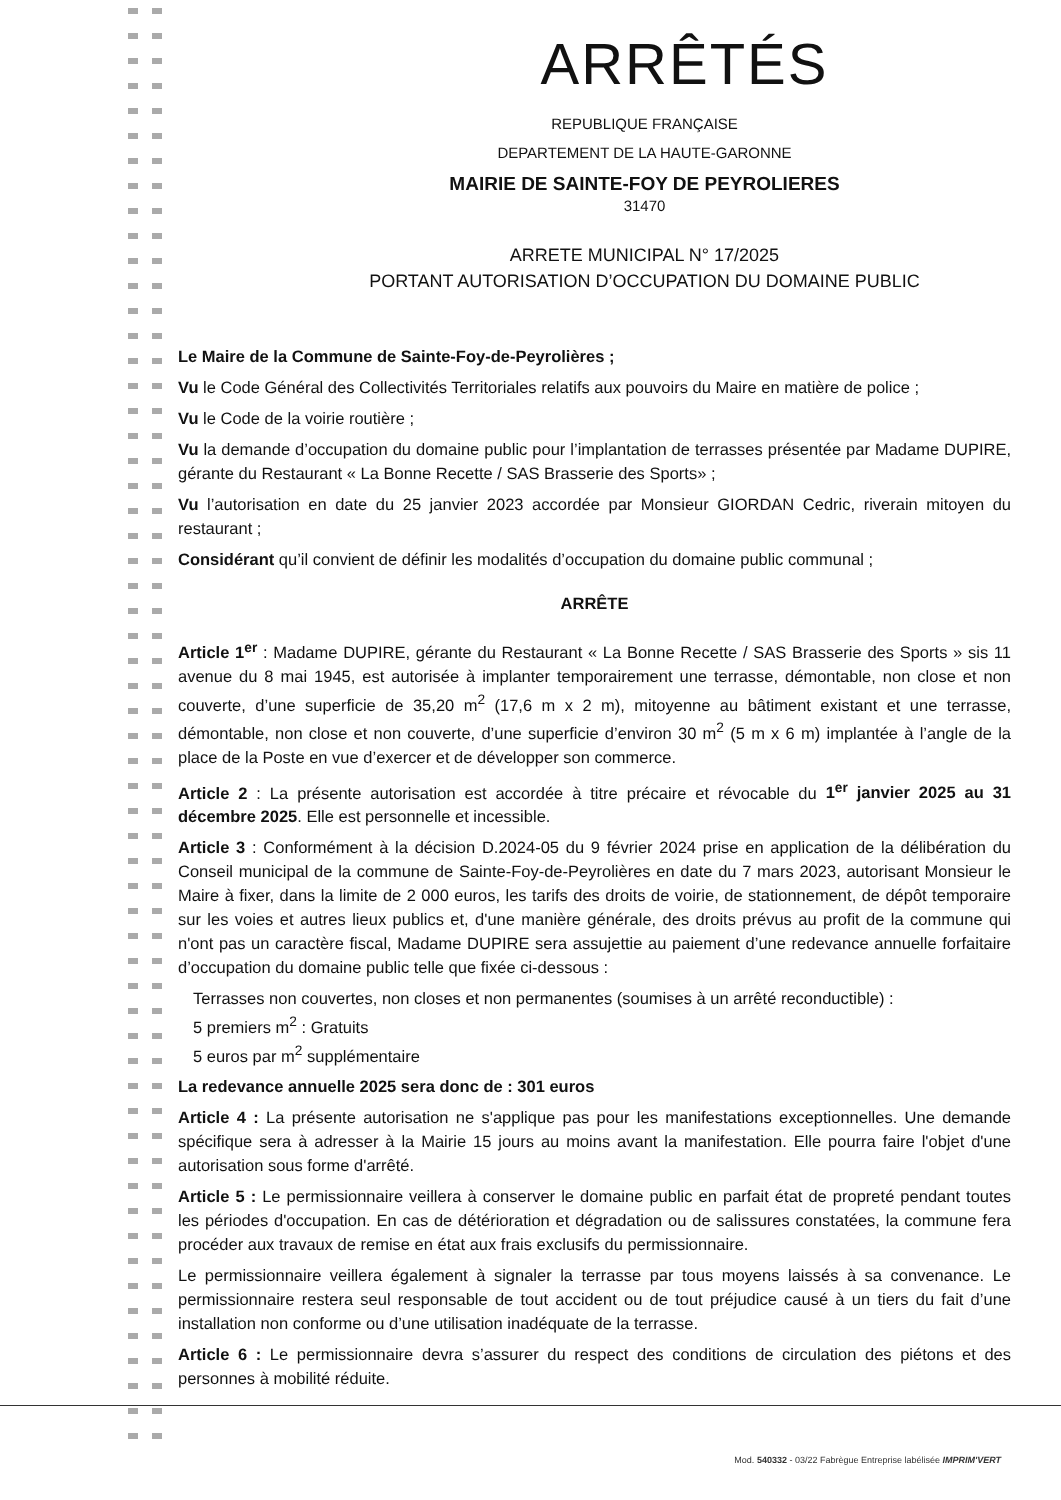ARRÊTÉS
REPUBLIQUE FRANÇAISE
DEPARTEMENT DE LA HAUTE-GARONNE
MAIRIE DE SAINTE-FOY DE PEYROLIERES
31470
ARRETE MUNICIPAL N° 17/2025
PORTANT AUTORISATION D’OCCUPATION DU DOMAINE PUBLIC
Le Maire de la Commune de Sainte-Foy-de-Peyrolières ;
Vu le Code Général des Collectivités Territoriales relatifs aux pouvoirs du Maire en matière de police ;
Vu le Code de la voirie routière ;
Vu la demande d’occupation du domaine public pour l’implantation de terrasses présentée par Madame DUPIRE, gérante du Restaurant « La Bonne Recette / SAS Brasserie des Sports» ;
Vu l’autorisation en date du 25 janvier 2023 accordée par Monsieur GIORDAN Cedric, riverain mitoyen du restaurant ;
Considérant qu’il convient de définir les modalités d’occupation du domaine public communal ;
ARRÊTE
Article 1<sup>er</sup> : Madame DUPIRE, gérante du Restaurant « La Bonne Recette / SAS Brasserie des Sports » sis 11 avenue du 8 mai 1945, est autorisée à implanter temporairement une terrasse, démontable, non close et non couverte, d’une superficie de 35,20 m<sup>2</sup> (17,6 m x 2 m), mitoyenne au bâtiment existant et une terrasse, démontable, non close et non couverte, d’une superficie d’environ 30 m<sup>2</sup> (5 m x 6 m) implantée à l’angle de la place de la Poste en vue d’exercer et de développer son commerce.
Article 2 : La présente autorisation est accordée à titre précaire et révocable du 1<sup>er</sup> janvier 2025 au 31 décembre 2025. Elle est personnelle et incessible.
Article 3 : Conformément à la décision D.2024-05 du 9 février 2024 prise en application de la délibération du Conseil municipal de la commune de Sainte-Foy-de-Peyrolières en date du 7 mars 2023, autorisant Monsieur le Maire à fixer, dans la limite de 2 000 euros, les tarifs des droits de voirie, de stationnement, de dépôt temporaire sur les voies et autres lieux publics et, d'une manière générale, des droits prévus au profit de la commune qui n'ont pas un caractère fiscal, Madame DUPIRE sera assujettie au paiement d’une redevance annuelle forfaitaire d’occupation du domaine public telle que fixée ci-dessous :
Terrasses non couvertes, non closes et non permanentes (soumises à un arrêté reconductible) :
5 premiers m<sup>2</sup> : Gratuits
5 euros par m<sup>2</sup> supplémentaire
La redevance annuelle 2025 sera donc de : 301 euros
Article 4 : La présente autorisation ne s'applique pas pour les manifestations exceptionnelles. Une demande spécifique sera à adresser à la Mairie 15 jours au moins avant la manifestation. Elle pourra faire l'objet d'une autorisation sous forme d'arrêté.
Article 5 : Le permissionnaire veillera à conserver le domaine public en parfait état de propreté pendant toutes les périodes d'occupation. En cas de détérioration et dégradation ou de salissures constatées, la commune fera procéder aux travaux de remise en état aux frais exclusifs du permissionnaire.
Le permissionnaire veillera également à signaler la terrasse par tous moyens laissés à sa convenance. Le permissionnaire restera seul responsable de tout accident ou de tout préjudice causé à un tiers du fait d’une installation non conforme ou d’une utilisation inadéquate de la terrasse.
Article 6 : Le permissionnaire devra s’assurer du respect des conditions de circulation des piétons et des personnes à mobilité réduite.
Mod. 540332 - 03/22 Fabrègue Entreprise labélisée IMPRIM'VERT